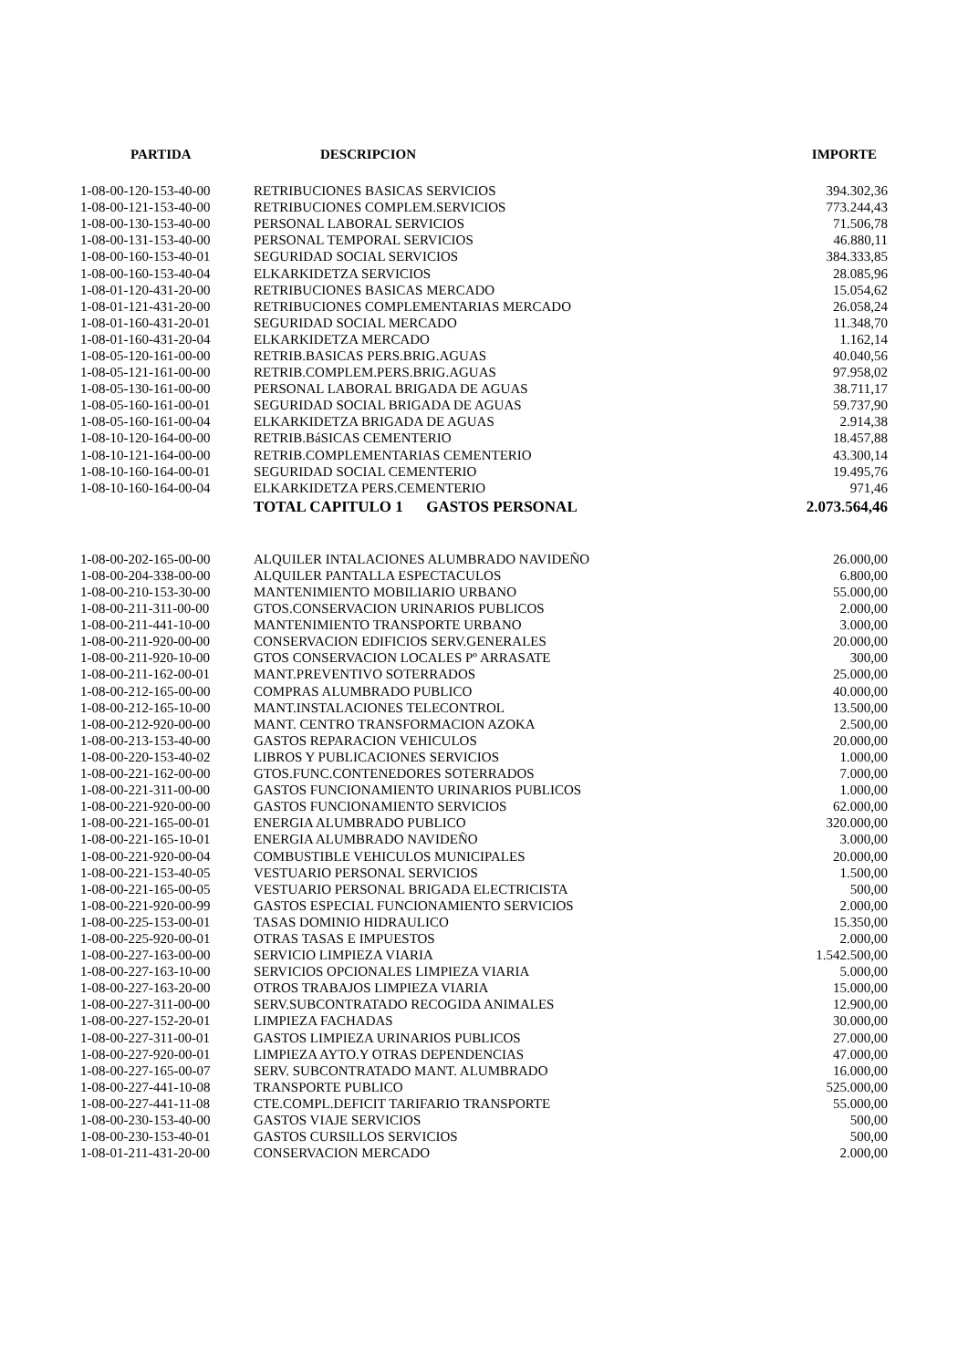| PARTIDA | DESCRIPCION | IMPORTE |
| --- | --- | --- |
| 1-08-00-120-153-40-00 | RETRIBUCIONES BASICAS SERVICIOS | 394.302,36 |
| 1-08-00-121-153-40-00 | RETRIBUCIONES COMPLEM.SERVICIOS | 773.244,43 |
| 1-08-00-130-153-40-00 | PERSONAL LABORAL SERVICIOS | 71.506,78 |
| 1-08-00-131-153-40-00 | PERSONAL TEMPORAL SERVICIOS | 46.880,11 |
| 1-08-00-160-153-40-01 | SEGURIDAD SOCIAL SERVICIOS | 384.333,85 |
| 1-08-00-160-153-40-04 | ELKARKIDETZA SERVICIOS | 28.085,96 |
| 1-08-01-120-431-20-00 | RETRIBUCIONES BASICAS MERCADO | 15.054,62 |
| 1-08-01-121-431-20-00 | RETRIBUCIONES COMPLEMENTARIAS MERCADO | 26.058,24 |
| 1-08-01-160-431-20-01 | SEGURIDAD SOCIAL MERCADO | 11.348,70 |
| 1-08-01-160-431-20-04 | ELKARKIDETZA MERCADO | 1.162,14 |
| 1-08-05-120-161-00-00 | RETRIB.BASICAS PERS.BRIG.AGUAS | 40.040,56 |
| 1-08-05-121-161-00-00 | RETRIB.COMPLEM.PERS.BRIG.AGUAS | 97.958,02 |
| 1-08-05-130-161-00-00 | PERSONAL LABORAL BRIGADA DE AGUAS | 38.711,17 |
| 1-08-05-160-161-00-01 | SEGURIDAD SOCIAL BRIGADA DE AGUAS | 59.737,90 |
| 1-08-05-160-161-00-04 | ELKARKIDETZA BRIGADA DE AGUAS | 2.914,38 |
| 1-08-10-120-164-00-00 | RETRIB.BáSICAS CEMENTERIO | 18.457,88 |
| 1-08-10-121-164-00-00 | RETRIB.COMPLEMENTARIAS CEMENTERIO | 43.300,14 |
| 1-08-10-160-164-00-01 | SEGURIDAD SOCIAL CEMENTERIO | 19.495,76 |
| 1-08-10-160-164-00-04 | ELKARKIDETZA PERS.CEMENTERIO | 971,46 |
| | TOTAL CAPITULO 1 GASTOS PERSONAL | 2.073.564,46 |
| 1-08-00-202-165-00-00 | ALQUILER INTALACIONES ALUMBRADO NAVIDEÑO | 26.000,00 |
| 1-08-00-204-338-00-00 | ALQUILER PANTALLA ESPECTACULOS | 6.800,00 |
| 1-08-00-210-153-30-00 | MANTENIMIENTO MOBILIARIO URBANO | 55.000,00 |
| 1-08-00-211-311-00-00 | GTOS.CONSERVACION URINARIOS PUBLICOS | 2.000,00 |
| 1-08-00-211-441-10-00 | MANTENIMIENTO TRANSPORTE URBANO | 3.000,00 |
| 1-08-00-211-920-00-00 | CONSERVACION EDIFICIOS SERV.GENERALES | 20.000,00 |
| 1-08-00-211-920-10-00 | GTOS CONSERVACION LOCALES Pº ARRASATE | 300,00 |
| 1-08-00-211-162-00-01 | MANT.PREVENTIVO SOTERRADOS | 25.000,00 |
| 1-08-00-212-165-00-00 | COMPRAS ALUMBRADO PUBLICO | 40.000,00 |
| 1-08-00-212-165-10-00 | MANT.INSTALACIONES TELECONTROL | 13.500,00 |
| 1-08-00-212-920-00-00 | MANT. CENTRO TRANSFORMACION AZOKA | 2.500,00 |
| 1-08-00-213-153-40-00 | GASTOS REPARACION VEHICULOS | 20.000,00 |
| 1-08-00-220-153-40-02 | LIBROS Y PUBLICACIONES SERVICIOS | 1.000,00 |
| 1-08-00-221-162-00-00 | GTOS.FUNC.CONTENEDORES SOTERRADOS | 7.000,00 |
| 1-08-00-221-311-00-00 | GASTOS FUNCIONAMIENTO URINARIOS PUBLICOS | 1.000,00 |
| 1-08-00-221-920-00-00 | GASTOS FUNCIONAMIENTO SERVICIOS | 62.000,00 |
| 1-08-00-221-165-00-01 | ENERGIA ALUMBRADO PUBLICO | 320.000,00 |
| 1-08-00-221-165-10-01 | ENERGIA ALUMBRADO NAVIDEÑO | 3.000,00 |
| 1-08-00-221-920-00-04 | COMBUSTIBLE VEHICULOS MUNICIPALES | 20.000,00 |
| 1-08-00-221-153-40-05 | VESTUARIO PERSONAL SERVICIOS | 1.500,00 |
| 1-08-00-221-165-00-05 | VESTUARIO PERSONAL BRIGADA ELECTRICISTA | 500,00 |
| 1-08-00-221-920-00-99 | GASTOS ESPECIAL FUNCIONAMIENTO SERVICIOS | 2.000,00 |
| 1-08-00-225-153-00-01 | TASAS DOMINIO HIDRAULICO | 15.350,00 |
| 1-08-00-225-920-00-01 | OTRAS TASAS E IMPUESTOS | 2.000,00 |
| 1-08-00-227-163-00-00 | SERVICIO LIMPIEZA VIARIA | 1.542.500,00 |
| 1-08-00-227-163-10-00 | SERVICIOS OPCIONALES LIMPIEZA VIARIA | 5.000,00 |
| 1-08-00-227-163-20-00 | OTROS TRABAJOS LIMPIEZA VIARIA | 15.000,00 |
| 1-08-00-227-311-00-00 | SERV.SUBCONTRATADO RECOGIDA ANIMALES | 12.900,00 |
| 1-08-00-227-152-20-01 | LIMPIEZA FACHADAS | 30.000,00 |
| 1-08-00-227-311-00-01 | GASTOS LIMPIEZA URINARIOS PUBLICOS | 27.000,00 |
| 1-08-00-227-920-00-01 | LIMPIEZA AYTO.Y OTRAS DEPENDENCIAS | 47.000,00 |
| 1-08-00-227-165-00-07 | SERV. SUBCONTRATADO MANT. ALUMBRADO | 16.000,00 |
| 1-08-00-227-441-10-08 | TRANSPORTE PUBLICO | 525.000,00 |
| 1-08-00-227-441-11-08 | CTE.COMPL.DEFICIT TARIFARIO TRANSPORTE | 55.000,00 |
| 1-08-00-230-153-40-00 | GASTOS VIAJE SERVICIOS | 500,00 |
| 1-08-00-230-153-40-01 | GASTOS CURSILLOS SERVICIOS | 500,00 |
| 1-08-01-211-431-20-00 | CONSERVACION MERCADO | 2.000,00 |